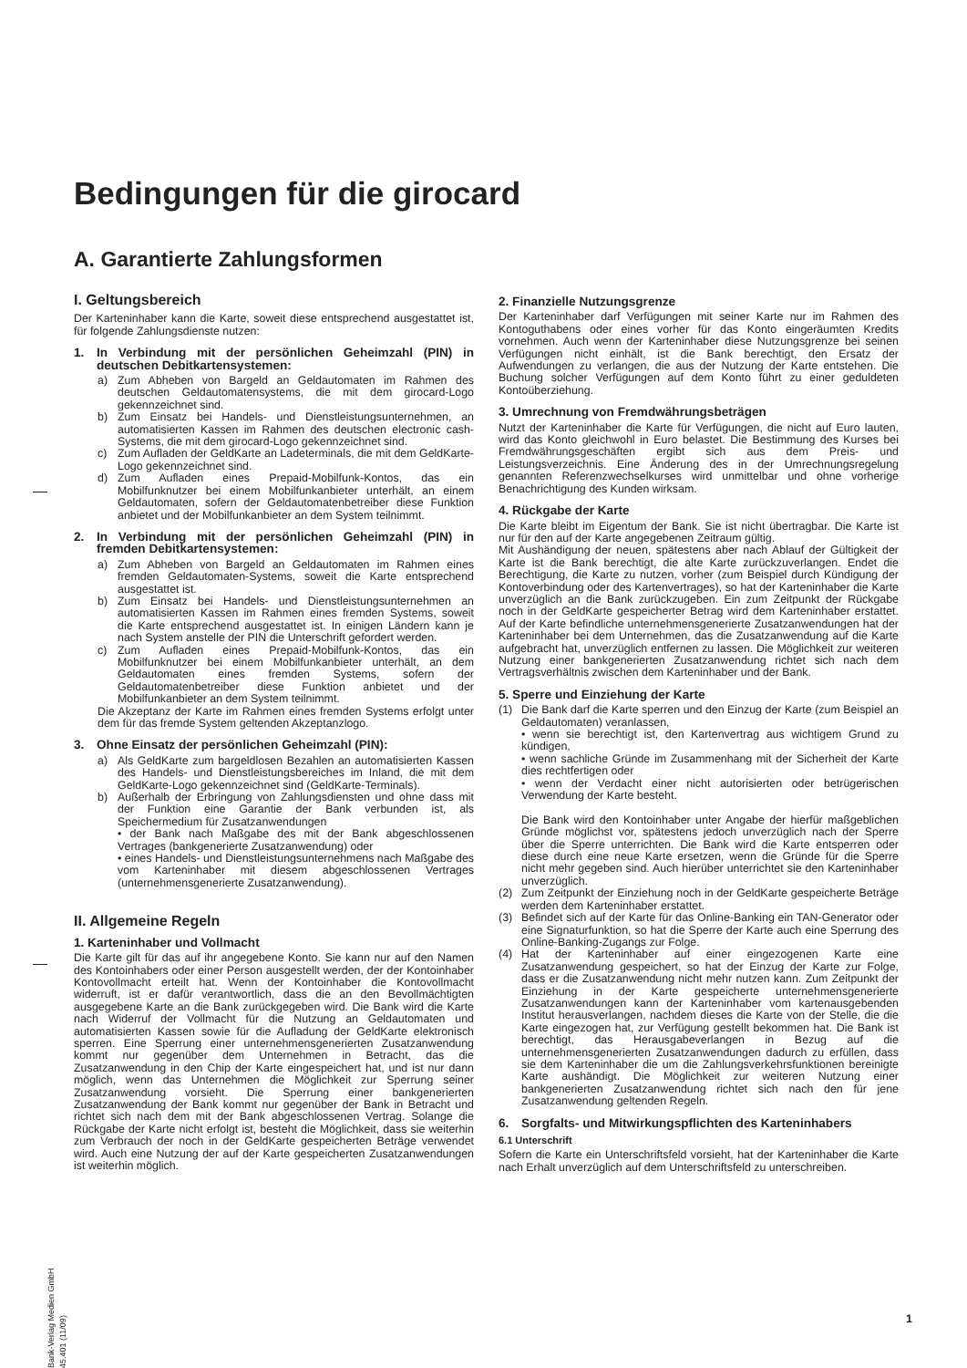Bedingungen für die girocard
A. Garantierte Zahlungsformen
I. Geltungsbereich
Der Karteninhaber kann die Karte, soweit diese entsprechend ausgestattet ist, für folgende Zahlungsdienste nutzen:
1. In Verbindung mit der persönlichen Geheimzahl (PIN) in deutschen Debitkartensystemen:
a) Zum Abheben von Bargeld an Geldautomaten im Rahmen des deutschen Geldautomatensystems, die mit dem girocard-Logo gekennzeichnet sind.
b) Zum Einsatz bei Handels- und Dienstleistungsunternehmen, an automatisierten Kassen im Rahmen des deutschen electronic cash-Systems, die mit dem girocard-Logo gekennzeichnet sind.
c) Zum Aufladen der GeldKarte an Ladeterminals, die mit dem GeldKarte-Logo gekennzeichnet sind.
d) Zum Aufladen eines Prepaid-Mobilfunk-Kontos, das ein Mobilfunknutzer bei einem Mobilfunkanbieter unterhält, an einem Geldautomaten, sofern der Geldautomatenbetreiber diese Funktion anbietet und der Mobilfunkanbieter an dem System teilnimmt.
2. In Verbindung mit der persönlichen Geheimzahl (PIN) in fremden Debitkartensystemen:
a) Zum Abheben von Bargeld an Geldautomaten im Rahmen eines fremden Geldautomaten-Systems, soweit die Karte entsprechend ausgestattet ist.
b) Zum Einsatz bei Handels- und Dienstleistungsunternehmen an automatisierten Kassen im Rahmen eines fremden Systems, soweit die Karte entsprechend ausgestattet ist. In einigen Ländern kann je nach System anstelle der PIN die Unterschrift gefordert werden.
c) Zum Aufladen eines Prepaid-Mobilfunk-Kontos, das ein Mobilfunknutzer bei einem Mobilfunkanbieter unterhält, an dem Geldautomaten eines fremden Systems, sofern der Geldautomatenbetreiber diese Funktion anbietet und der Mobilfunkanbieter an dem System teilnimmt.
Die Akzeptanz der Karte im Rahmen eines fremden Systems erfolgt unter dem für das fremde System geltenden Akzeptanzlogo.
3. Ohne Einsatz der persönlichen Geheimzahl (PIN):
a) Als GeldKarte zum bargeldlosen Bezahlen an automatisierten Kassen des Handels- und Dienstleistungsbereiches im Inland, die mit dem GeldKarte-Logo gekennzeichnet sind (GeldKarte-Terminals).
b) Außerhalb der Erbringung von Zahlungsdiensten und ohne dass mit der Funktion eine Garantie der Bank verbunden ist, als Speichermedium für Zusatzanwendungen
• der Bank nach Maßgabe des mit der Bank abgeschlossenen Vertrages (bankgenerierte Zusatzanwendung) oder
• eines Handels- und Dienstleistungsunternehmens nach Maßgabe des vom Karteninhaber mit diesem abgeschlossenen Vertrages (unternehmensgenerierte Zusatzanwendung).
II. Allgemeine Regeln
1. Karteninhaber und Vollmacht
Die Karte gilt für das auf ihr angegebene Konto. Sie kann nur auf den Namen des Kontoinhabers oder einer Person ausgestellt werden, der der Kontoinhaber Kontovollmacht erteilt hat. Wenn der Kontoinhaber die Kontovollmacht widerruft, ist er dafür verantwortlich, dass die an den Bevollmächtigten ausgegebene Karte an die Bank zurückgegeben wird. Die Bank wird die Karte nach Widerruf der Vollmacht für die Nutzung an Geldautomaten und automatisierten Kassen sowie für die Aufladung der GeldKarte elektronisch sperren. Eine Sperrung einer unternehmensgenerierten Zusatzanwendung kommt nur gegenüber dem Unternehmen in Betracht, das die Zusatzanwendung in den Chip der Karte eingespeichert hat, und ist nur dann möglich, wenn das Unternehmen die Möglichkeit zur Sperrung seiner Zusatzanwendung vorsieht. Die Sperrung einer bankgenerierten Zusatzanwendung der Bank kommt nur gegenüber der Bank in Betracht und richtet sich nach dem mit der Bank abgeschlossenen Vertrag. Solange die Rückgabe der Karte nicht erfolgt ist, besteht die Möglichkeit, dass sie weiterhin zum Verbrauch der noch in der GeldKarte gespeicherten Beträge verwendet wird. Auch eine Nutzung der auf der Karte gespeicherten Zusatzanwendungen ist weiterhin möglich.
2. Finanzielle Nutzungsgrenze
Der Karteninhaber darf Verfügungen mit seiner Karte nur im Rahmen des Kontoguthabens oder eines vorher für das Konto eingeräumten Kredits vornehmen. Auch wenn der Karteninhaber diese Nutzungsgrenze bei seinen Verfügungen nicht einhält, ist die Bank berechtigt, den Ersatz der Aufwendungen zu verlangen, die aus der Nutzung der Karte entstehen. Die Buchung solcher Verfügungen auf dem Konto führt zu einer geduldeten Kontoüberziehung.
3. Umrechnung von Fremdwährungsbeträgen
Nutzt der Karteninhaber die Karte für Verfügungen, die nicht auf Euro lauten, wird das Konto gleichwohl in Euro belastet. Die Bestimmung des Kurses bei Fremdwährungsgeschäften ergibt sich aus dem Preis- und Leistungsverzeichnis. Eine Änderung des in der Umrechnungsregelung genannten Referenzwechselkurses wird unmittelbar und ohne vorherige Benachrichtigung des Kunden wirksam.
4. Rückgabe der Karte
Die Karte bleibt im Eigentum der Bank. Sie ist nicht übertragbar. Die Karte ist nur für den auf der Karte angegebenen Zeitraum gültig.
Mit Aushändigung der neuen, spätestens aber nach Ablauf der Gültigkeit der Karte ist die Bank berechtigt, die alte Karte zurückzuverlangen. Endet die Berechtigung, die Karte zu nutzen, vorher (zum Beispiel durch Kündigung der Kontoverbindung oder des Kartenvertrages), so hat der Karteninhaber die Karte unverzüglich an die Bank zurückzugeben. Ein zum Zeitpunkt der Rückgabe noch in der GeldKarte gespeicherter Betrag wird dem Karteninhaber erstattet. Auf der Karte befindliche unternehmensgenerierte Zusatzanwendungen hat der Karteninhaber bei dem Unternehmen, das die Zusatzanwendung auf die Karte aufgebracht hat, unverzüglich entfernen zu lassen. Die Möglichkeit zur weiteren Nutzung einer bankgenerierten Zusatzanwendung richtet sich nach dem Vertragsverhältnis zwischen dem Karteninhaber und der Bank.
5. Sperre und Einziehung der Karte
(1) Die Bank darf die Karte sperren und den Einzug der Karte (zum Beispiel an Geldautomaten) veranlassen,
• wenn sie berechtigt ist, den Kartenvertrag aus wichtigem Grund zu kündigen,
• wenn sachliche Gründe im Zusammenhang mit der Sicherheit der Karte dies rechtfertigen oder
• wenn der Verdacht einer nicht autorisierten oder betrügerischen Verwendung der Karte besteht.
Die Bank wird den Kontoinhaber unter Angabe der hierfür maßgeblichen Gründe möglichst vor, spätestens jedoch unverzüglich nach der Sperre über die Sperre unterrichten. Die Bank wird die Karte entsperren oder diese durch eine neue Karte ersetzen, wenn die Gründe für die Sperre nicht mehr gegeben sind. Auch hierüber unterrichtet sie den Karteninhaber unverzüglich.
(2) Zum Zeitpunkt der Einziehung noch in der GeldKarte gespeicherte Beträge werden dem Karteninhaber erstattet.
(3) Befindet sich auf der Karte für das Online-Banking ein TAN-Generator oder eine Signaturfunktion, so hat die Sperre der Karte auch eine Sperrung des Online-Banking-Zugangs zur Folge.
(4) Hat der Karteninhaber auf einer eingezogenen Karte eine Zusatzanwendung gespeichert, so hat der Einzug der Karte zur Folge, dass er die Zusatzanwendung nicht mehr nutzen kann. Zum Zeitpunkt der Einziehung in der Karte gespeicherte unternehmensgenerierte Zusatzanwendungen kann der Karteninhaber vom kartenausgebenden Institut herausverlangen, nachdem dieses die Karte von der Stelle, die die Karte eingezogen hat, zur Verfügung gestellt bekommen hat. Die Bank ist berechtigt, das Herausgabeverlangen in Bezug auf die unternehmensgenerierten Zusatzanwendungen dadurch zu erfüllen, dass sie dem Karteninhaber die um die Zahlungsverkehrsfunktionen bereinigte Karte aushändigt. Die Möglichkeit zur weiteren Nutzung einer bankgenerierten Zusatzanwendung richtet sich nach den für jene Zusatzanwendung geltenden Regeln.
6. Sorgfalts- und Mitwirkungspflichten des Karteninhabers
6.1 Unterschrift
Sofern die Karte ein Unterschriftsfeld vorsieht, hat der Karteninhaber die Karte nach Erhalt unverzüglich auf dem Unterschriftsfeld zu unterschreiben.
Bank-Verlag Medien GmbH 45.401 (11/09)
1